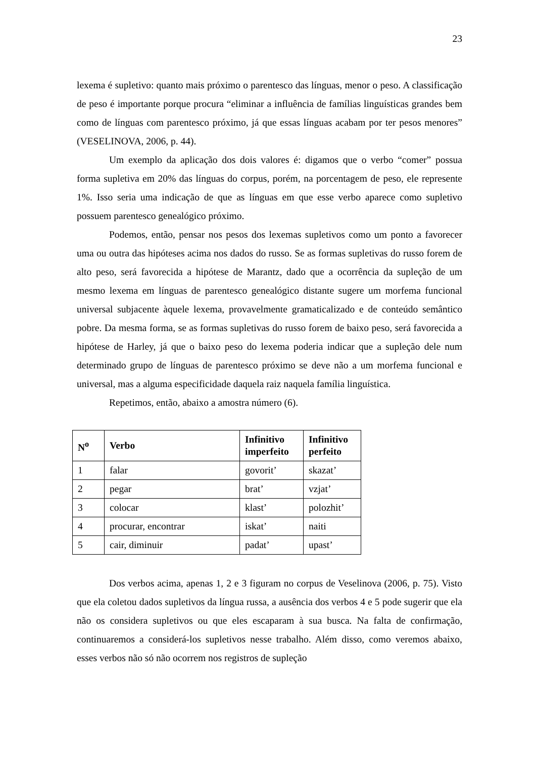23
lexema é supletivo: quanto mais próximo o parentesco das línguas, menor o peso. A classificação de peso é importante porque procura “eliminar a influência de famílias linguísticas grandes bem como de línguas com parentesco próximo, já que essas línguas acabam por ter pesos menores” (VESELINOVA, 2006, p. 44).
Um exemplo da aplicação dos dois valores é: digamos que o verbo “comer” possua forma supletiva em 20% das línguas do corpus, porém, na porcentagem de peso, ele represente 1%. Isso seria uma indicação de que as línguas em que esse verbo aparece como supletivo possuem parentesco genealógico próximo.
Podemos, então, pensar nos pesos dos lexemas supletivos como um ponto a favorecer uma ou outra das hipóteses acima nos dados do russo. Se as formas supletivas do russo forem de alto peso, será favorecida a hipótese de Marantz, dado que a ocorrência da supleção de um mesmo lexema em línguas de parentesco genealógico distante sugere um morfema funcional universal subjacente àquele lexema, provavelmente gramaticalizado e de conteúdo semântico pobre. Da mesma forma, se as formas supletivas do russo forem de baixo peso, será favorecida a hipótese de Harley, já que o baixo peso do lexema poderia indicar que a supleção dele num determinado grupo de línguas de parentesco próximo se deve não a um morfema funcional e universal, mas a alguma especificidade daquela raiz naquela família linguística.
Repetimos, então, abaixo a amostra número (6).
| N<sup>o</sup> | Verbo | Infinitivo imperfeito | Infinitivo perfeito |
| --- | --- | --- | --- |
| 1 | falar | govorit’ | skazat’ |
| 2 | pegar | brat’ | vzjat’ |
| 3 | colocar | klast’ | polozhit’ |
| 4 | procurar, encontrar | iskat’ | naiti |
| 5 | cair, diminuir | padat’ | upast’ |
Dos verbos acima, apenas 1, 2 e 3 figuram no corpus de Veselinova (2006, p. 75). Visto que ela coletou dados supletivos da língua russa, a ausência dos verbos 4 e 5 pode sugerir que ela não os considera supletivos ou que eles escaparam à sua busca. Na falta de confirmação, continuaremos a considerá-los supletivos nesse trabalho. Além disso, como veremos abaixo, esses verbos não só não ocorrem nos registros de supleção